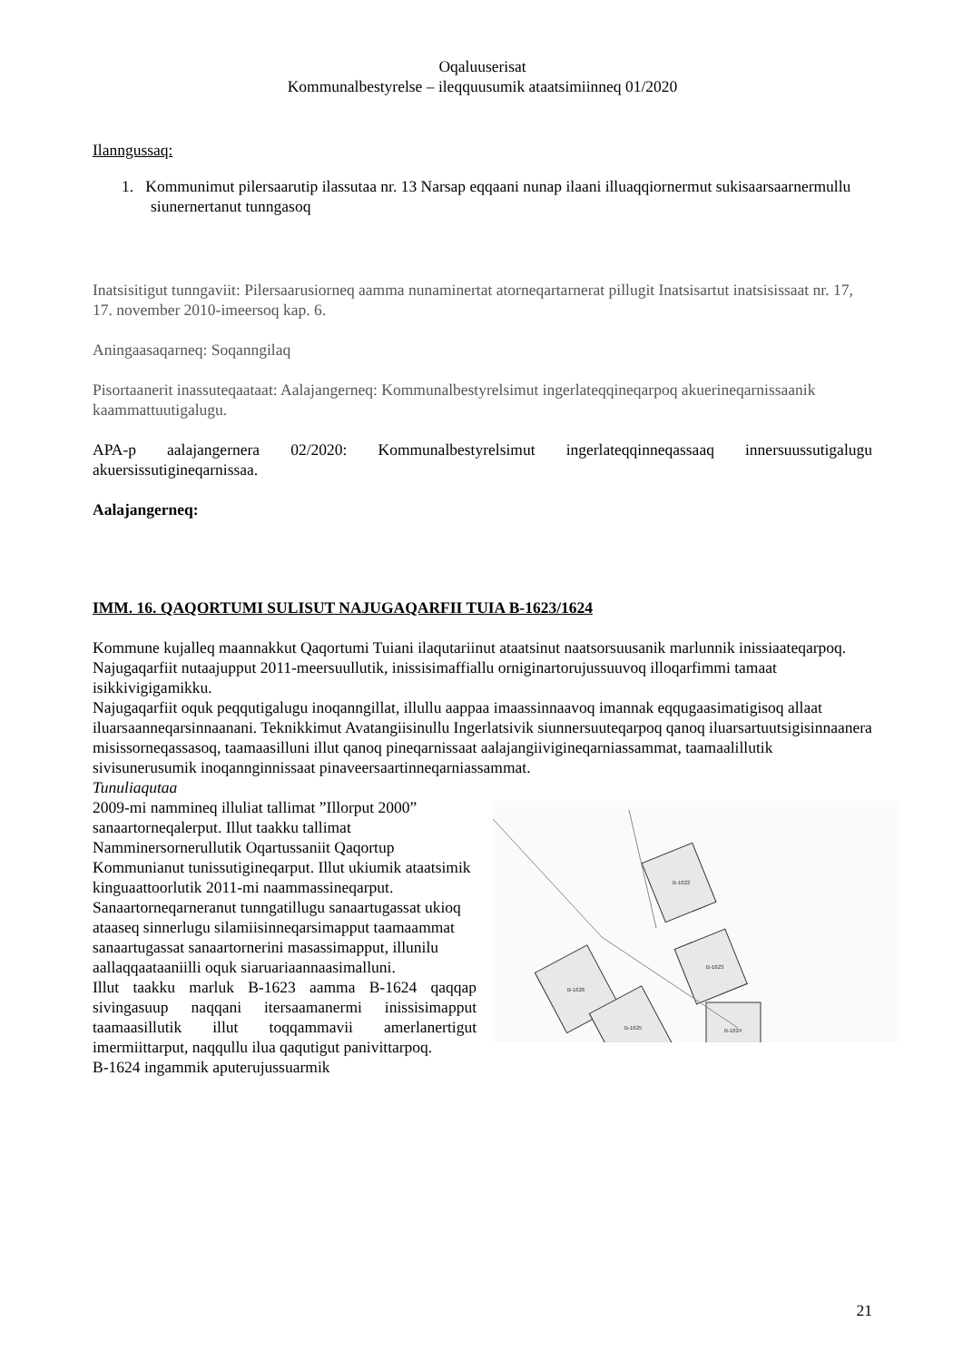Oqaluuserisat
Kommunalbestyrelse – ileqquusumik ataatsimiinneq 01/2020
Ilanngussaq:
1. Kommunimut pilersaarutip ilassutaa nr. 13 Narsap eqqaani nunap ilaani illuaqqiornermut sukisaarsaarnermullu siunernertanut tunngasoq
Inatsisitigut tunngaviit: Pilersaarusiorneq aamma nunaminertat atorneqartarnerat pillugit Inatsisartut inatsisissaat nr. 17, 17. november 2010-imeersoq kap. 6.
Aningaasaqarneq: Soqanngilaq
Pisortaanerit inassuteqaataat: Aalajangerneq: Kommunalbestyrelsimut ingerlateqqineqarpoq akuerineqarnissaanik kaammattuutigalugu.
APA-p aalajangernera 02/2020: Kommunalbestyrelsimut ingerlateqqinneqassaaq innersuussutigalugu akuersissutigineqarnissaa.
Aalajangerneq:
IMM. 16. QAQORTUMI SULISUT NAJUGAQARFII TUIA B-1623/1624
Kommune kujalleq maannakkut Qaqortumi Tuiani ilaqutariinut ataatsinut naatsorsuusanik marlunnik inissiaateqarpoq. Najugaqarfiit nutaajupput 2011-meersuullutik, inissisimaffiallu orniginartorujussuuvoq illoqarfimmi tamaat isikkivigigamikku.
Najugaqarfiit oquk peqqutigalugu inoqanngillat, illullu aappaa imaassinnaavoq imannak eqqugaasimatigisoq allaat iluarsaanneqarsinnaanani. Teknikkimut Avatangiisinullu Ingerlatsivik siunnersuuteqarpoq qanoq iluarsartuutsigisinnaanera misissorneqassasoq, taamaasilluni illut qanoq pineqarnissaat aalajangiivigineqarniassammat, taamaalillutik sivisunerusumik inoqannginnissaat pinaveersaartinneqarniassammat.
Tunuliaqutaa
B-1622
B-1623
B-1626
B-1625
B-1624
2009-mi nammineq illuliat tallimat ”Illorput 2000” sanaartorneqalerput. Illut taakku tallimat Namminersornerullutik Oqartussaniit Qaqortup Kommunianut tunissutigineqarput. Illut ukiumik ataatsimik kinguaattoorlutik 2011-mi naammassineqarput.
Sanaartorneqarneranut tunngatillugu sanaartugassat ukioq ataaseq sinnerlugu silamiisinneqarsimapput taamaammat sanaartugassat sanaartornerini masassimapput, illunilu aallaqqaataaniilli oquk siaruariaannaasimalluni.
Illut taakku marluk B-1623 aamma B-1624 qaqqap sivingasuup naqqani itersaamanermi inissisimapput taamaasillutik illut toqqammavii amerlanertigut imermiittarput, naqqullu ilua qaqutigut panivittarpoq.
B-1624 ingammik aputerujussuarmik
21